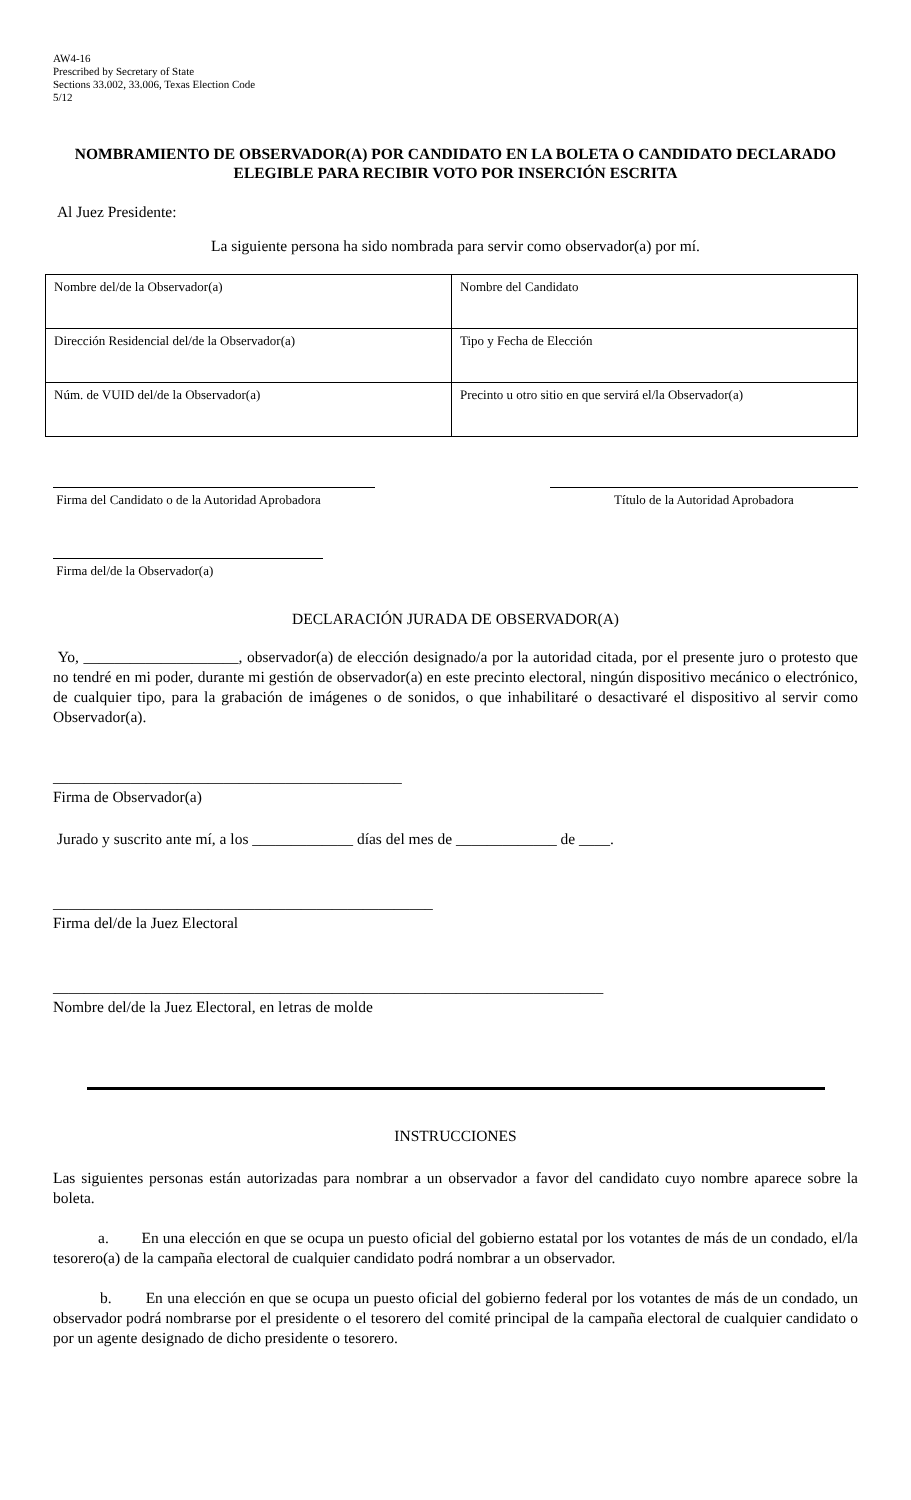AW4-16
Prescribed by Secretary of State
Sections 33.002, 33.006, Texas Election Code
5/12
NOMBRAMIENTO DE OBSERVADOR(A) POR CANDIDATO EN LA BOLETA O CANDIDATO DECLARADO ELEGIBLE PARA RECIBIR VOTO POR INSERCIÓN ESCRITA
Al Juez Presidente:
La siguiente persona ha sido nombrada para servir como observador(a) por mí.
| Nombre del/de la Observador(a) | Nombre del Candidato |
| Dirección Residencial del/de la Observador(a) | Tipo y Fecha de Elección |
| Núm. de VUID del/de la Observador(a) | Precinto u otro sitio en que servirá el/la Observador(a) |
Firma del Candidato o de la Autoridad Aprobadora
Título de la Autoridad Aprobadora
Firma del/de la Observador(a)
DECLARACIÓN JURADA DE OBSERVADOR(A)
Yo, ____________________, observador(a) de elección designado/a por la autoridad citada, por el presente juro o protesto que no tendré en mi poder, durante mi gestión de observador(a) en este precinto electoral, ningún dispositivo mecánico o electrónico, de cualquier tipo, para la grabación de imágenes o de sonidos, o que inhabilitaré o desactivaré el dispositivo al servir como Observador(a).
_____________________________________________
Firma de Observador(a)
Jurado y suscrito ante mí, a los _____________ días del mes de _____________ de ____.
_________________________________________________
Firma del/de la Juez Electoral
_______________________________________________________________________
Nombre del/de la Juez Electoral, en letras de molde
INSTRUCCIONES
Las siguientes personas están autorizadas para nombrar a un observador a favor del candidato cuyo nombre aparece sobre la boleta.
a. En una elección en que se ocupa un puesto oficial del gobierno estatal por los votantes de más de un condado, el/la tesorero(a) de la campaña electoral de cualquier candidato podrá nombrar a un observador.
b. En una elección en que se ocupa un puesto oficial del gobierno federal por los votantes de más de un condado, un observador podrá nombrarse por el presidente o el tesorero del comité principal de la campaña electoral de cualquier candidato o por un agente designado de dicho presidente o tesorero.